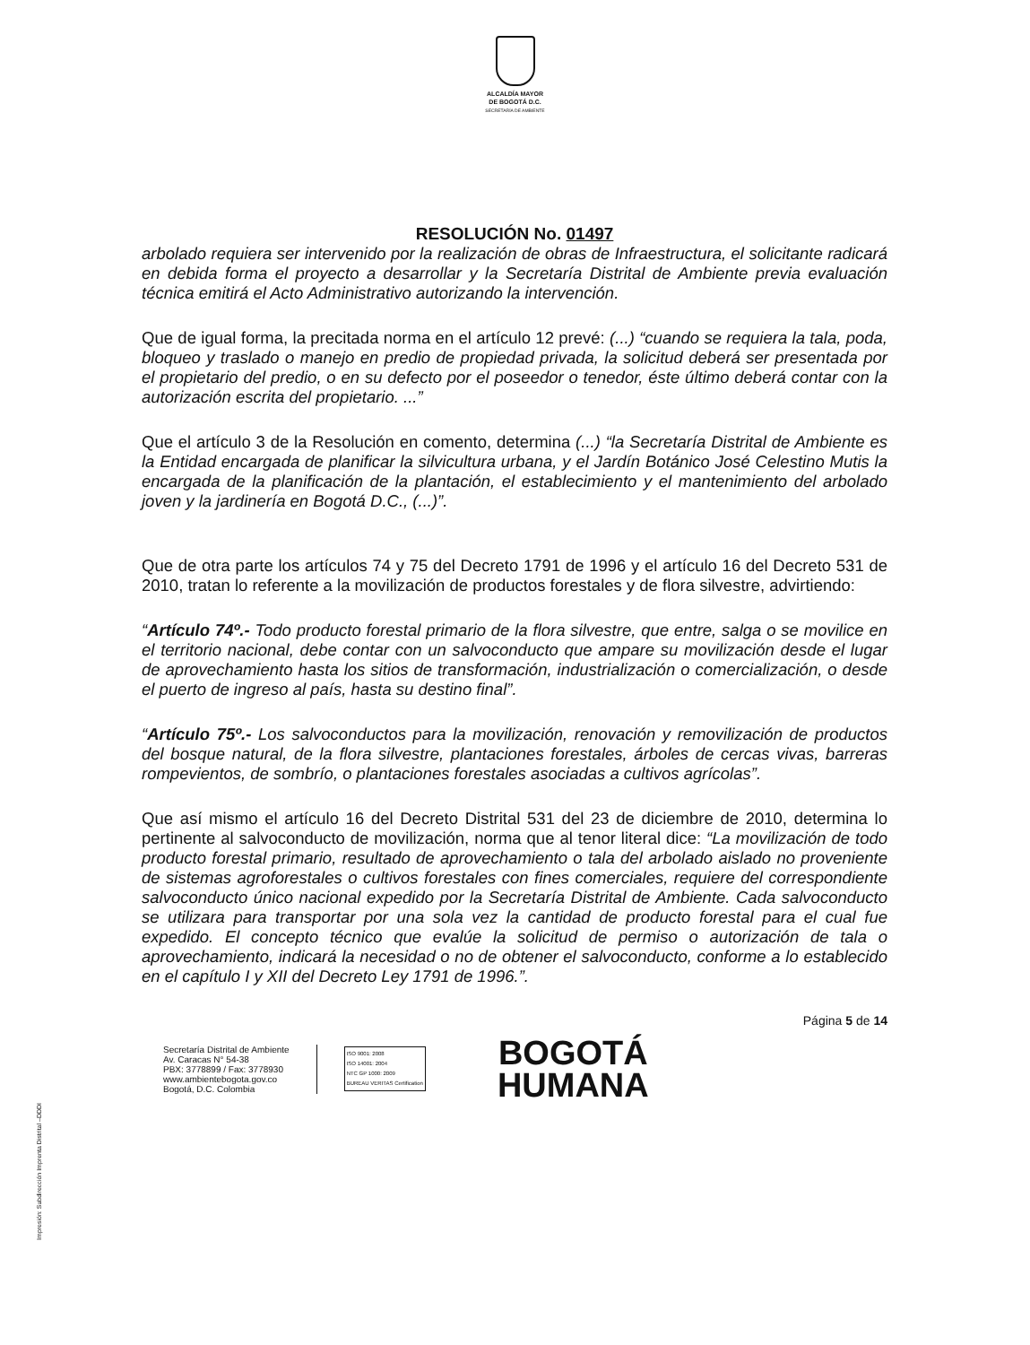ALCALDÍA MAYOR
DE BOGOTÁ D.C.
SECRETARÍA DE AMBIENTE
RESOLUCIÓN No. 01497
arbolado requiera ser intervenido por la realización de obras de Infraestructura, el solicitante radicará en debida forma el proyecto a desarrollar y la Secretaría Distrital de Ambiente previa evaluación técnica emitirá el Acto Administrativo autorizando la intervención.
Que de igual forma, la precitada norma en el artículo 12 prevé: (...) “cuando se requiera la tala, poda, bloqueo y traslado o manejo en predio de propiedad privada, la solicitud deberá ser presentada por el propietario del predio, o en su defecto por el poseedor o tenedor, éste último deberá contar con la autorización escrita del propietario. ...”
Que el artículo 3 de la Resolución en comento, determina (...) “la Secretaría Distrital de Ambiente es la Entidad encargada de planificar la silvicultura urbana, y el Jardín Botánico José Celestino Mutis la encargada de la planificación de la plantación, el establecimiento y el mantenimiento del arbolado joven y la jardinería en Bogotá D.C., (...)”.
Que de otra parte los artículos 74 y 75 del Decreto 1791 de 1996 y el artículo 16 del Decreto 531 de 2010, tratan lo referente a la movilización de productos forestales y de flora silvestre, advirtiendo:
“Artículo 74º.- Todo producto forestal primario de la flora silvestre, que entre, salga o se movilice en el territorio nacional, debe contar con un salvoconducto que ampare su movilización desde el lugar de aprovechamiento hasta los sitios de transformación, industrialización o comercialización, o desde el puerto de ingreso al país, hasta su destino final”.
“Artículo 75º.- Los salvoconductos para la movilización, renovación y removilización de productos del bosque natural, de la flora silvestre, plantaciones forestales, árboles de cercas vivas, barreras rompevientos, de sombrío, o plantaciones forestales asociadas a cultivos agrícolas”.
Que así mismo el artículo 16 del Decreto Distrital 531 del 23 de diciembre de 2010, determina lo pertinente al salvoconducto de movilización, norma que al tenor literal dice: “La movilización de todo producto forestal primario, resultado de aprovechamiento o tala del arbolado aislado no proveniente de sistemas agroforestales o cultivos forestales con fines comerciales, requiere del correspondiente salvoconducto único nacional expedido por la Secretaría Distrital de Ambiente. Cada salvoconducto se utilizara para transportar por una sola vez la cantidad de producto forestal para el cual fue expedido. El concepto técnico que evalúe la solicitud de permiso o autorización de tala o aprovechamiento, indicará la necesidad o no de obtener el salvoconducto, conforme a lo establecido en el capítulo I y XII del Decreto Ley 1791 de 1996.”.
Página 5 de 14
Secretaría Distrital de Ambiente
Av. Caracas N° 54-38
PBX: 3778899 / Fax: 3778930
www.ambientebogota.gov.co
Bogotá, D.C. Colombia
ISO 9001: 2008
ISO 14001: 2004
NTC GP 1000: 2009
BUREAU VERITAS Certification
BOGOTÁ
HUMANA
Impresión: Subdirección Imprenta Distrital –DDDI